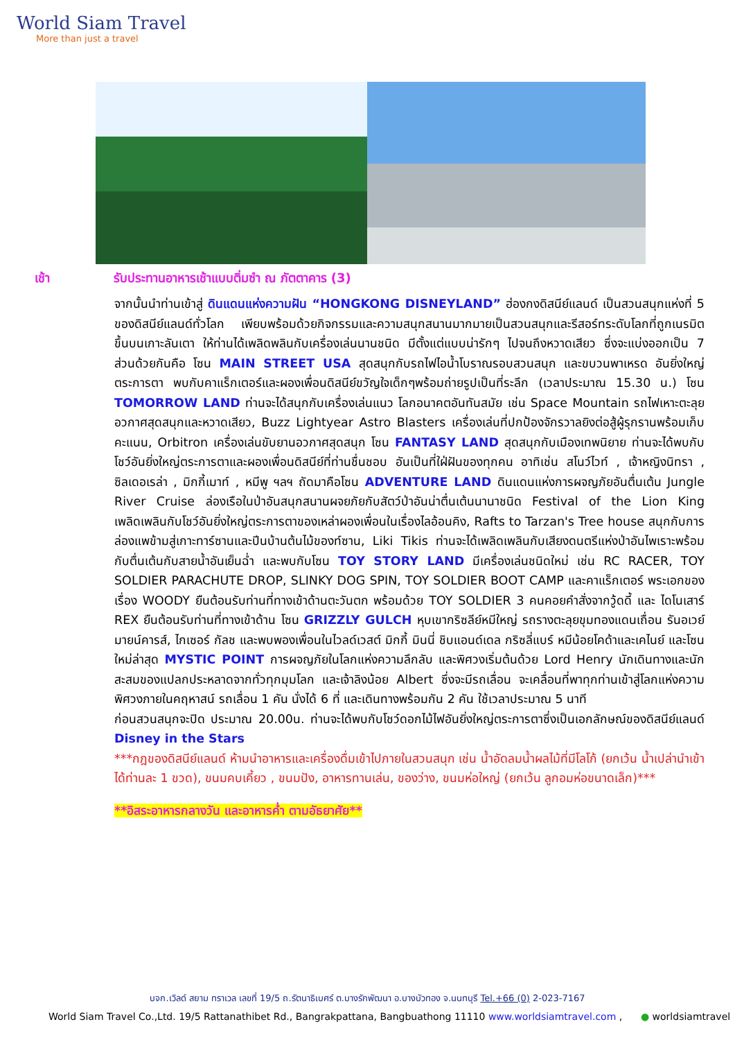World Siam Travel
More than just a travel
เช้า รับประทานอาหารเช้าแบบติ่มซำ ณ ภัตตาคาร (3)
จากนั้นนำท่านเข้าสู่ ดินแดนแห่งความฝัน “HONGKONG DISNEYLAND” ฮ่องกงดิสนีย์แลนด์ เป็นสวนสนุกแห่งที่ 5 ของดิสนีย์แลนด์ทั่วโลก เพียบพร้อมด้วยกิจกรรมและความสนุกสนานมากมายเป็นสวนสนุกและรีสอร์ทระดับโลกที่ถูกเนรมิตขึ้นบนเกาะลันเตา ให้ท่านได้เพลิดพลินกับเครื่องเล่นนานชนิด มีตั้งแต่แบบน่ารักๆ ไปจนถึงหวาดเสียว ซึ่งจะแบ่งออกเป็น 7 ส่วนด้วยกันคือ โซน MAIN STREET USA สุดสนุกกับรถไฟไอน้ำโบราณรอบสวนสนุก และขบวนพาเหรด อันยิ่งใหญ่ตระการตา พบกับคาแร็กเตอร์และผองเพื่อนดิสนีย์ขวัญใจเด็กๆพร้อมถ่ายรูปเป็นที่ระลึก (เวลาประมาณ 15.30 น.) โซน TOMORROW LAND ท่านจะได้สนุกกับเครื่องเล่นแนว โลกอนาคตอันทันสมัย เช่น Space Mountain รถไฟเหาะตะลุยอวกาศสุดสนุกและหวาดเสียว, Buzz Lightyear Astro Blasters เครื่องเล่นที่ปกป้องจักรวาลยิงต่อสู้ผู้รุกรานพร้อมเก็บคะแนน, Orbitron เครื่องเล่นขับยานอวกาศสุดสนุก โซน FANTASY LAND สุดสนุกกับเมืองเทพนิยาย ท่านจะได้พบกับโชว์อันยิ่งใหญ่ตระการตาและผองเพื่อนดิสนีย์ที่ท่านชื่นชอบ อันเป็นที่ใฝ่ฝันของทุกคน อาทิเช่น สโนว์ไวท์ , เจ้าหญิงนิทรา , ซิลเดอเรล่า , มิกกี้เมาท์ , หมีพู ฯลฯ ถัดมาคือโซน ADVENTURE LAND ดินแดนแห่งการผจญภัยอันตื่นเต้น Jungle River Cruise ล่องเรือในป่าอันสนุกสนานผจยภัยกับสัตว์ป่าอันน่าตื่นเต้นนานาชนิด Festival of the Lion King เพลิดเพลินกับโชว์อันยิ่งใหญ่ตระการตาของเหล่าผองเพื่อนในเรื่องไลอ้อนคิง, Rafts to Tarzan's Tree house สนุกกับการล่องแพข้ามสู่เกาะทาร์ซานและปีนบ้านต้นไม้ของท์ซาน, Liki Tikis ท่านจะได้เพลิดเพลินกับเสียงดนตรีแห่งป่าอันไพเราะพร้อมกับตื่นเต้นกับสายน้ำอันเย็นฉ่ำ และพบกับโซน TOY STORY LAND มีเครื่องเล่นชนิดใหม่ เช่น RC RACER, TOY SOLDIER PARACHUTE DROP, SLINKY DOG SPIN, TOY SOLDIER BOOT CAMP และคาแร็กเตอร์ พระเอกของเรื่อง WOODY ยืนต้อนรับท่านที่ทางเข้าด้านตะวันตก พร้อมด้วย TOY SOLDIER 3 คนคอยคำสั่งจากวู้ดดี้ และ ไดโนเสาร์ REX ยืนต้อนรับท่านที่ทางเข้าด้าน โซน GRIZZLY GULCH หุบเขากริซลีย์หมีใหญ่ รถรางตะลุยขุมทองแดนเถื่อน รันอเวย์มายน์คารส์, ไกเซอร์ กัลช และพบพองเพื่อนในไวลด์เวสต์ มิกกี้ มินนี่ ชิบแอนด์เดล กริซลี่แบร์ หมีน้อยโคด้าและเคไนย์ และโซนใหม่ล่าสุด MYSTIC POINT การผจญภัยในโลกแห่งความลึกลับ และพิศวงเริ่มต้นด้วย Lord Henry นักเดินทางและนักสะสมของแปลกประหลาดจากทั่วทุกมุมโลก และเจ้าลิงน้อย Albert ซึ่งจะมีรถเลื่อน จะเคลื่อนที่พาทุกท่านเข้าสู่โลกแห่งความพิศวงภายในคฤหาสน์ รถเลื่อน 1 คัน นั่งได้ 6 ที่ และเดินทางพร้อมกัน 2 คัน ใช้เวลาประมาณ 5 นาที
ก่อนสวนสนุกจะปิด ประมาณ 20.00น. ท่านจะได้พบกับโชว์ดอกไม้ไฟอันยิ่งใหญ่ตระการตาซึ่งเป็นเอกลักษณ์ของดิสนีย์แลนด์ Disney in the Stars
***กฎของดิสนีย์แลนด์ ห้ามนำอาหารและเครื่องดื่มเข้าไปภายในสวนสนุก เช่น น้ำอัดลมน้ำผลไม้ที่มีโลโก้ (ยกเว้น น้ำเปล่านำเข้าได้ท่านละ 1 ขวด), ขนมคบเคี้ยว , ขนมปัง, อาหารทานเล่น, ของว่าง, ขนมห่อใหญ่ (ยกเว้น ลูกอมห่อขนาดเล็ก)***
**อิสระอาหารกลางวัน และอาหารค่ำ ตามอัธยาศัย**
บจก.เวิลด์ สยาม ทราเวล เลขที่ 19/5 ถ.รัตนาธิเบศร์ ต.บางรักพัฒนา อ.บางบัวทอง จ.นนทบุรี Tel.+66 (0) 2-023-7167
World Siam Travel Co.,Ltd. 19/5 Rattanathibet Rd., Bangrakpattana, Bangbuathong 11110 www.worldsiamtravel.com , ● worldsiamtravel